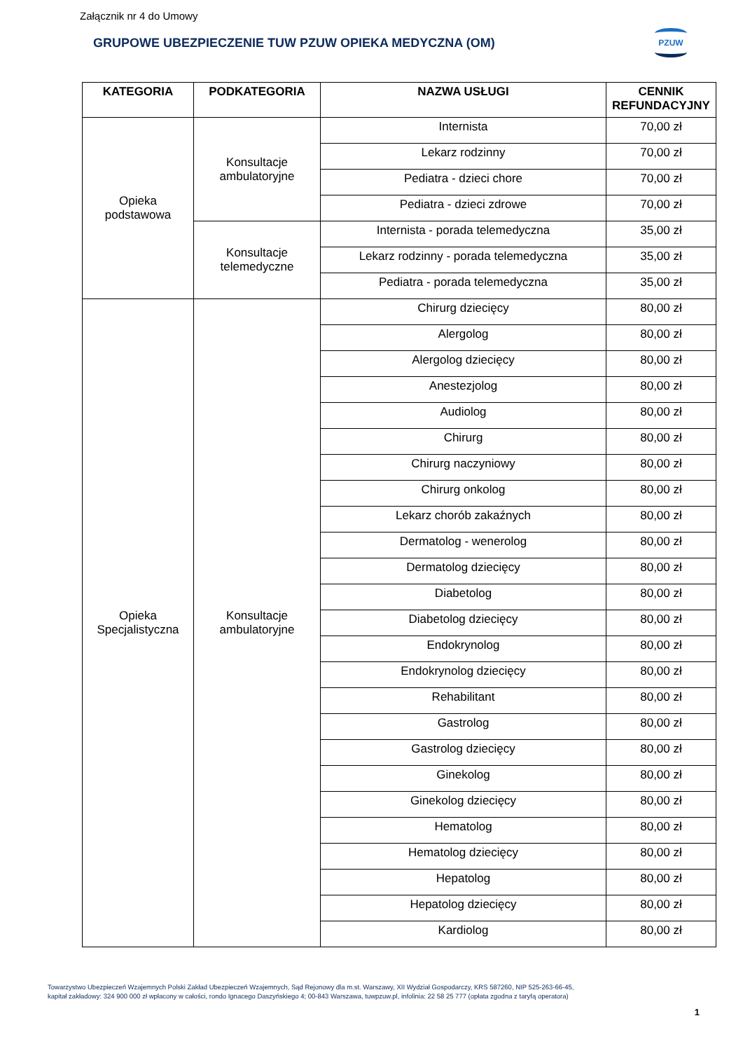Załącznik nr 4 do Umowy
GRUPOWE UBEZPIECZENIE TUW PZUW OPIEKA MEDYCZNA (OM)
PZUW
| KATEGORIA | PODKATEGORIA | NAZWA USŁUGI | CENNIK REFUNDACYJNY |
| --- | --- | --- | --- |
| Opieka podstawowa | Konsultacje ambulatoryjne | Internista | 70,00 zł |
| | | Lekarz rodzinny | 70,00 zł |
| | | Pediatra - dzieci chore | 70,00 zł |
| | | Pediatra - dzieci zdrowe | 70,00 zł |
| | Konsultacje telemedyczne | Internista - porada telemedyczna | 35,00 zł |
| | | Lekarz rodzinny - porada telemedyczna | 35,00 zł |
| | | Pediatra - porada telemedyczna | 35,00 zł |
| Opieka Specjalistyczna | Konsultacje ambulatoryjne | Chirurg dziecięcy | 80,00 zł |
| | | Alergolog | 80,00 zł |
| | | Alergolog dziecięcy | 80,00 zł |
| | | Anestezjolog | 80,00 zł |
| | | Audiolog | 80,00 zł |
| | | Chirurg | 80,00 zł |
| | | Chirurg naczyniowy | 80,00 zł |
| | | Chirurg onkolog | 80,00 zł |
| | | Lekarz chorób zakaźnych | 80,00 zł |
| | | Dermatolog - wenerolog | 80,00 zł |
| | | Dermatolog dziecięcy | 80,00 zł |
| | | Diabetolog | 80,00 zł |
| | | Diabetolog dziecięcy | 80,00 zł |
| | | Endokrynolog | 80,00 zł |
| | | Endokrynolog dziecięcy | 80,00 zł |
| | | Rehabilitant | 80,00 zł |
| | | Gastrolog | 80,00 zł |
| | | Gastrolog dziecięcy | 80,00 zł |
| | | Ginekolog | 80,00 zł |
| | | Ginekolog dziecięcy | 80,00 zł |
| | | Hematolog | 80,00 zł |
| | | Hematolog dziecięcy | 80,00 zł |
| | | Hepatolog | 80,00 zł |
| | | Hepatolog dziecięcy | 80,00 zł |
| | | Kardiolog | 80,00 zł |
Towarzystwo Ubezpieczeń Wzajemnych Polski Zakład Ubezpieczeń Wzajemnych, Sąd Rejonowy dla m.st. Warszawy, XII Wydział Gospodarczy, KRS 587260, NIP 525-263-66-45,
kapitał zakładowy: 324 900 000 zł wpłacony w całości, rondo Ignacego Daszyńskiego 4; 00-843 Warszawa, tuwpzuw.pl, infolinia: 22 58 25 777 (opłata zgodna z taryfą operatora)
1